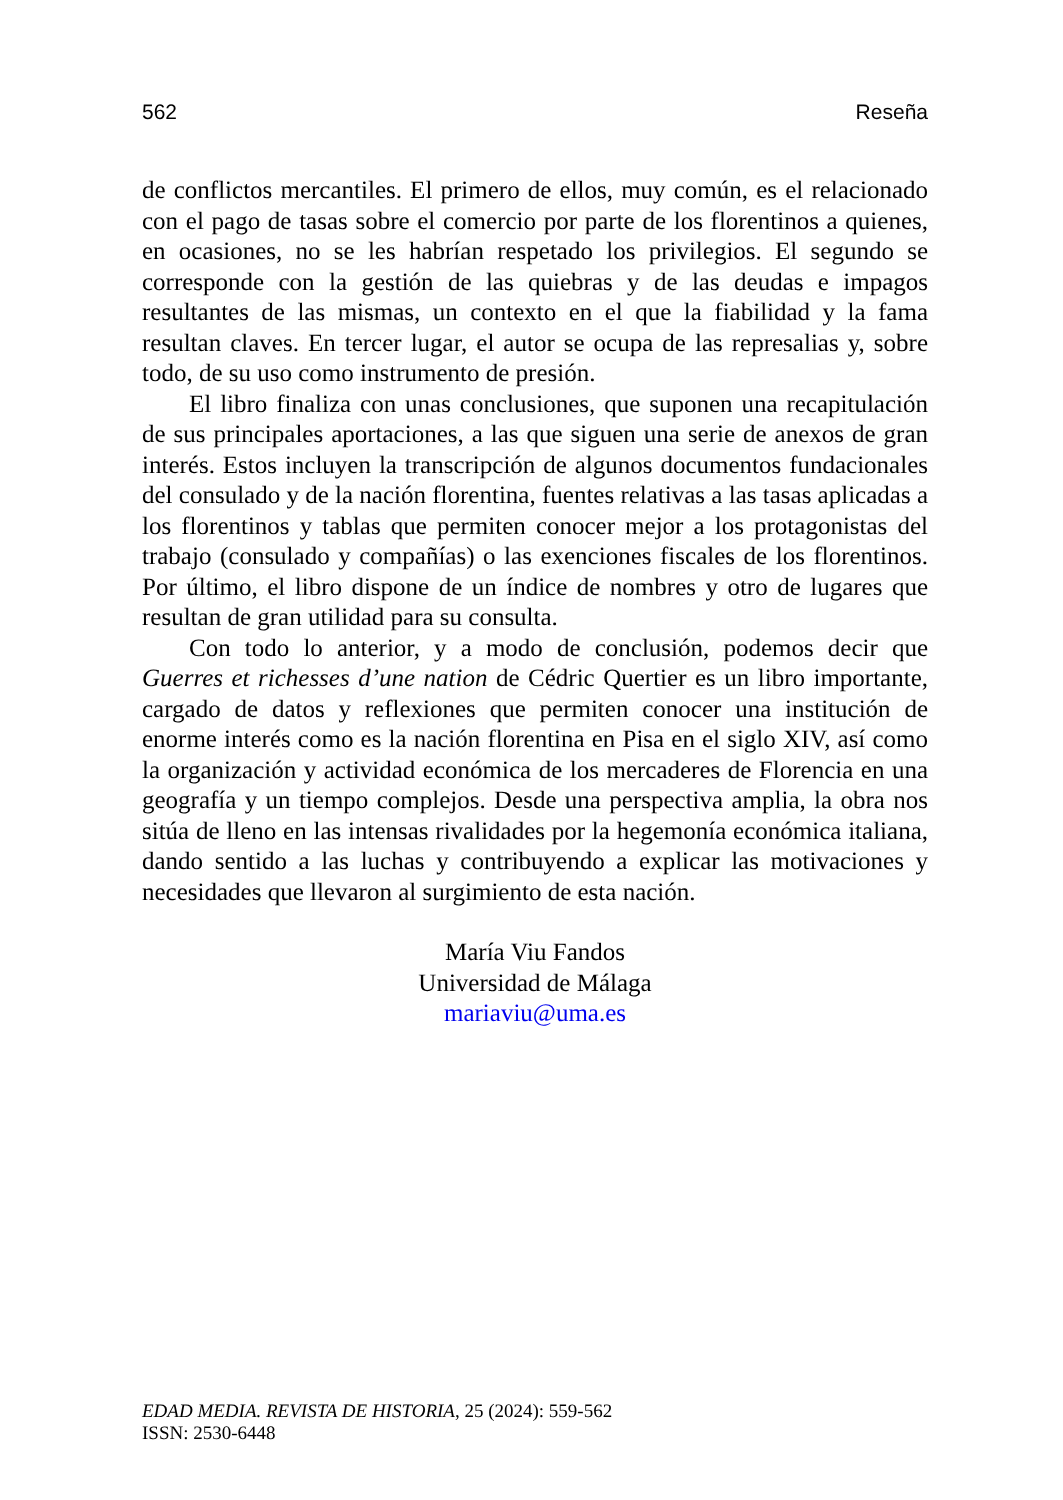562 Reseña
de conflictos mercantiles. El primero de ellos, muy común, es el relacionado con el pago de tasas sobre el comercio por parte de los florentinos a quienes, en ocasiones, no se les habrían respetado los privilegios. El segundo se corresponde con la gestión de las quiebras y de las deudas e impagos resultantes de las mismas, un contexto en el que la fiabilidad y la fama resultan claves. En tercer lugar, el autor se ocupa de las represalias y, sobre todo, de su uso como instrumento de presión.
El libro finaliza con unas conclusiones, que suponen una recapitulación de sus principales aportaciones, a las que siguen una serie de anexos de gran interés. Estos incluyen la transcripción de algunos documentos fundacionales del consulado y de la nación florentina, fuentes relativas a las tasas aplicadas a los florentinos y tablas que permiten conocer mejor a los protagonistas del trabajo (consulado y compañías) o las exenciones fiscales de los florentinos. Por último, el libro dispone de un índice de nombres y otro de lugares que resultan de gran utilidad para su consulta.
Con todo lo anterior, y a modo de conclusión, podemos decir que Guerres et richesses d’une nation de Cédric Quertier es un libro importante, cargado de datos y reflexiones que permiten conocer una institución de enorme interés como es la nación florentina en Pisa en el siglo XIV, así como la organización y actividad económica de los mercaderes de Florencia en una geografía y un tiempo complejos. Desde una perspectiva amplia, la obra nos sitúa de lleno en las intensas rivalidades por la hegemonía económica italiana, dando sentido a las luchas y contribuyendo a explicar las motivaciones y necesidades que llevaron al surgimiento de esta nación.
María Viu Fandos
Universidad de Málaga
mariaviu@uma.es
EDAD MEDIA. REVISTA DE HISTORIA, 25 (2024): 559-562
ISSN: 2530-6448